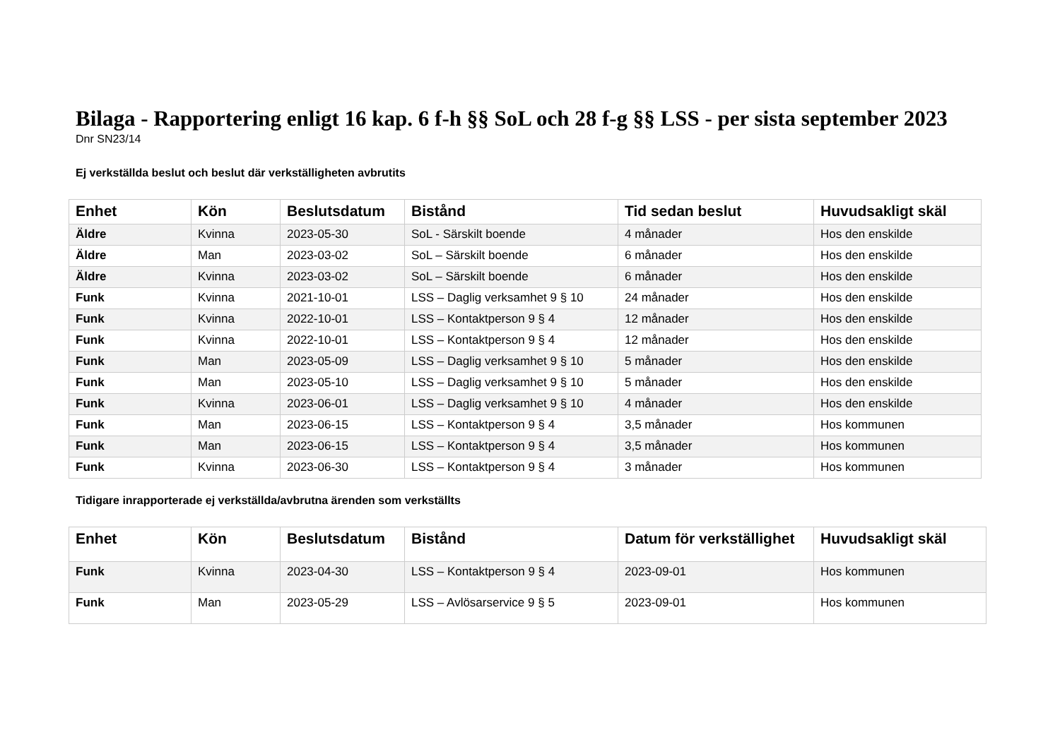Bilaga - Rapportering enligt 16 kap. 6 f-h §§ SoL och 28 f-g §§ LSS - per sista september 2023
Dnr SN23/14
Ej verkställda beslut och beslut där verkställigheten avbrutits
| Enhet | Kön | Beslutsdatum | Bistånd | Tid sedan beslut | Huvudsakligt skäl |
| --- | --- | --- | --- | --- | --- |
| Äldre | Kvinna | 2023-05-30 | SoL - Särskilt boende | 4 månader | Hos den enskilde |
| Äldre | Man | 2023-03-02 | SoL – Särskilt boende | 6 månader | Hos den enskilde |
| Äldre | Kvinna | 2023-03-02 | SoL – Särskilt boende | 6 månader | Hos den enskilde |
| Funk | Kvinna | 2021-10-01 | LSS – Daglig verksamhet 9 § 10 | 24 månader | Hos den enskilde |
| Funk | Kvinna | 2022-10-01 | LSS – Kontaktperson 9 § 4 | 12 månader | Hos den enskilde |
| Funk | Kvinna | 2022-10-01 | LSS – Kontaktperson 9 § 4 | 12 månader | Hos den enskilde |
| Funk | Man | 2023-05-09 | LSS – Daglig verksamhet 9 § 10 | 5 månader | Hos den enskilde |
| Funk | Man | 2023-05-10 | LSS – Daglig verksamhet 9 § 10 | 5 månader | Hos den enskilde |
| Funk | Kvinna | 2023-06-01 | LSS – Daglig verksamhet 9 § 10 | 4 månader | Hos den enskilde |
| Funk | Man | 2023-06-15 | LSS – Kontaktperson 9 § 4 | 3,5 månader | Hos kommunen |
| Funk | Man | 2023-06-15 | LSS – Kontaktperson 9 § 4 | 3,5 månader | Hos kommunen |
| Funk | Kvinna | 2023-06-30 | LSS – Kontaktperson 9 § 4 | 3 månader | Hos kommunen |
Tidigare inrapporterade ej verkställda/avbrutna ärenden som verkställts
| Enhet | Kön | Beslutsdatum | Bistånd | Datum för verkställighet | Huvudsakligt skäl |
| --- | --- | --- | --- | --- | --- |
| Funk | Kvinna | 2023-04-30 | LSS – Kontaktperson 9 § 4 | 2023-09-01 | Hos kommunen |
| Funk | Man | 2023-05-29 | LSS – Avlösarservice 9 § 5 | 2023-09-01 | Hos kommunen |